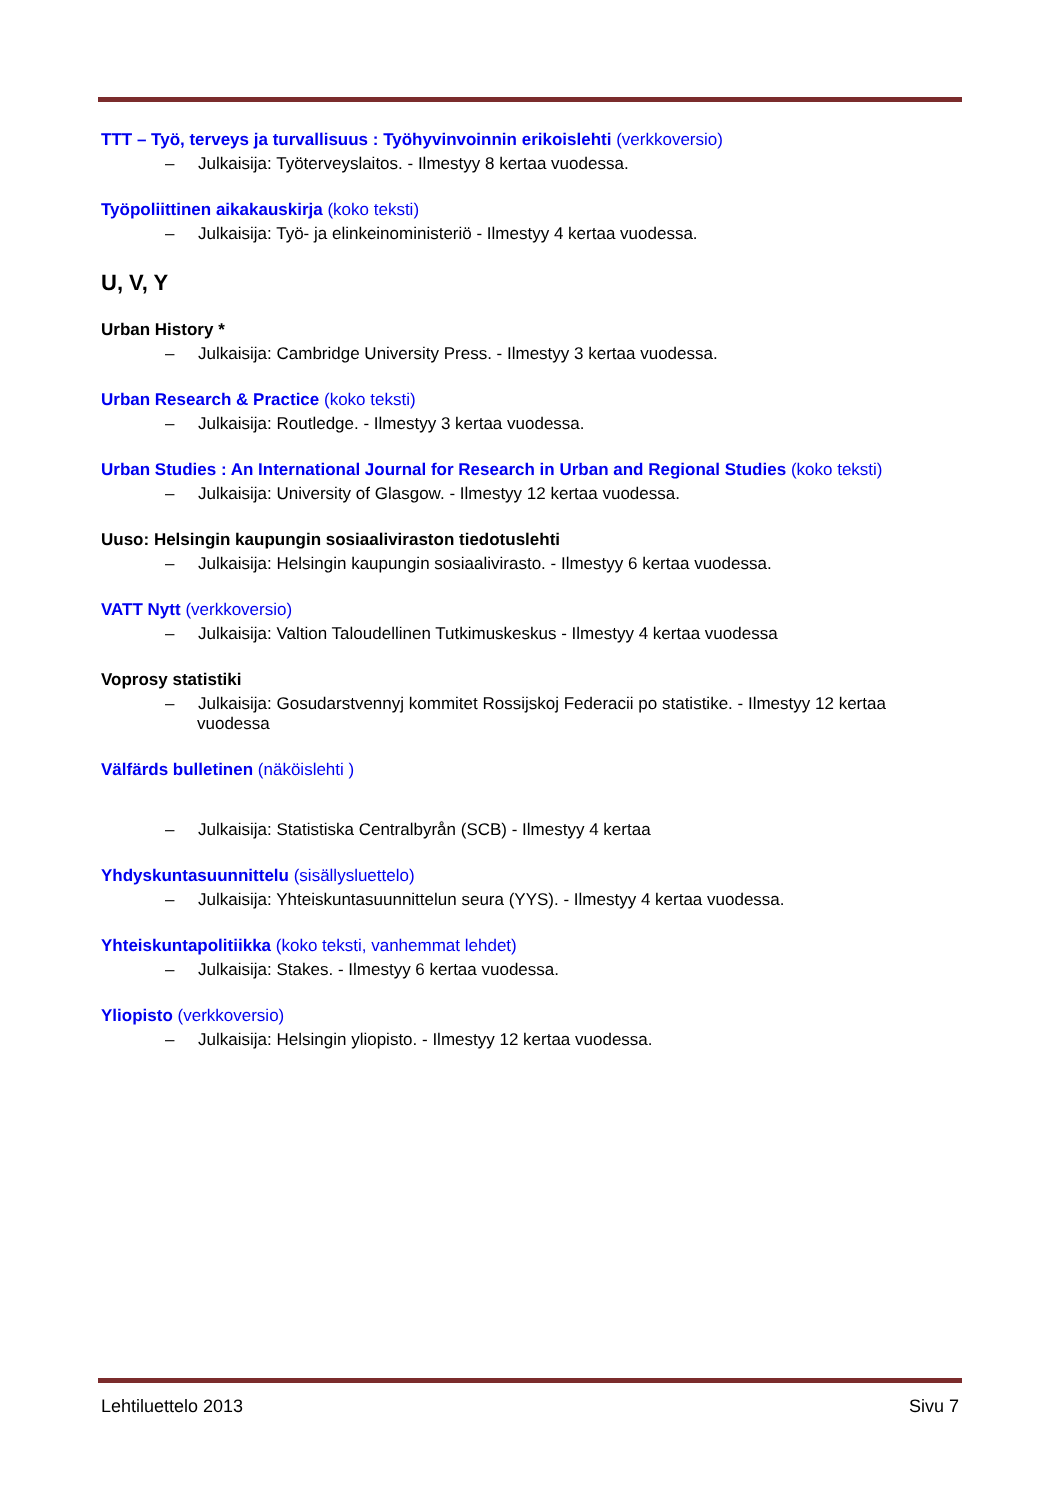TTT – Työ, terveys ja turvallisuus : Työhyvinvoinnin erikoislehti (verkkoversio)
– Julkaisija: Työterveyslaitos. - Ilmestyy 8 kertaa vuodessa.
Työpoliittinen aikakauskirja (koko teksti)
– Julkaisija: Työ- ja elinkeinoministeriö - Ilmestyy 4 kertaa vuodessa.
U, V, Y
Urban History *
– Julkaisija: Cambridge University Press. - Ilmestyy 3 kertaa vuodessa.
Urban Research & Practice (koko teksti)
– Julkaisija: Routledge. - Ilmestyy 3 kertaa vuodessa.
Urban Studies : An International Journal for Research in Urban and Regional Studies (koko teksti)
– Julkaisija: University of Glasgow. - Ilmestyy 12 kertaa vuodessa.
Uuso: Helsingin kaupungin sosiaaliviraston tiedotuslehti
– Julkaisija: Helsingin kaupungin sosiaalivirasto. - Ilmestyy 6 kertaa vuodessa.
VATT Nytt (verkkoversio)
– Julkaisija: Valtion Taloudellinen Tutkimuskeskus - Ilmestyy 4 kertaa vuodessa
Voprosy statistiki
– Julkaisija: Gosudarstvennyj kommitet Rossijskoj Federacii po statistike. - Ilmestyy 12 kertaa vuodessa
Välfärds bulletinen (näköislehti )
– Julkaisija: Statistiska Centralbyrån (SCB) - Ilmestyy 4 kertaa
Yhdyskuntasuunnittelu (sisällysluettelo)
– Julkaisija: Yhteiskuntasuunnittelun seura (YYS). - Ilmestyy 4 kertaa vuodessa.
Yhteiskuntapolitiikka (koko teksti, vanhemmat lehdet)
– Julkaisija: Stakes. - Ilmestyy 6 kertaa vuodessa.
Yliopisto (verkkoversio)
– Julkaisija: Helsingin yliopisto. - Ilmestyy 12 kertaa vuodessa.
Lehtiluettelo 2013 Sivu 7